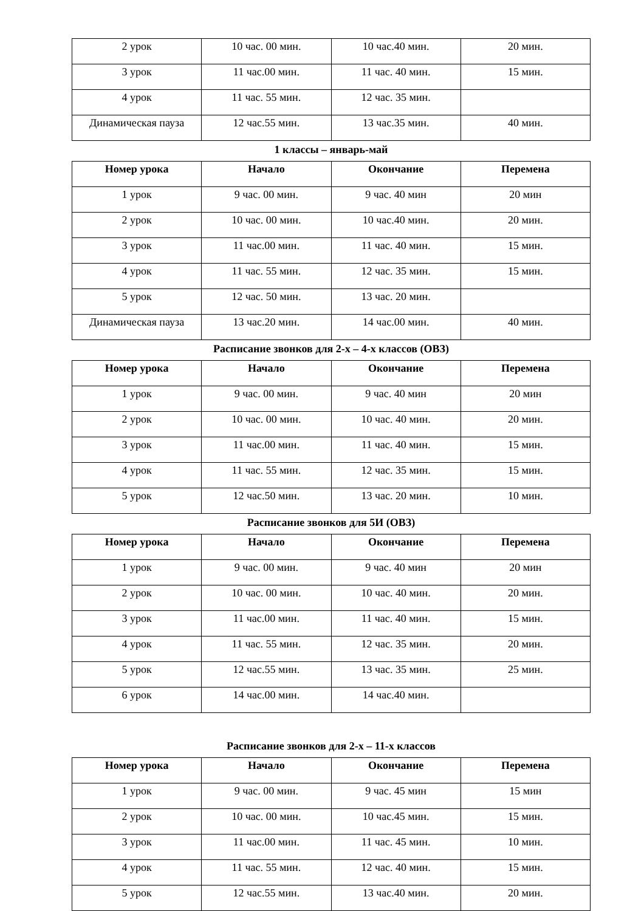| 2 урок | 10 час. 00 мин. | 10 час.40 мин. | 20 мин. |
| 3 урок | 11 час.00 мин. | 11 час. 40 мин. | 15 мин. |
| 4 урок | 11 час. 55 мин. | 12 час. 35 мин. | |
| Динамическая пауза | 12 час.55 мин. | 13 час.35 мин. | 40 мин. |
1 классы – январь-май
| Номер урока | Начало | Окончание | Перемена |
| --- | --- | --- | --- |
| 1 урок | 9 час. 00 мин. | 9 час. 40 мин | 20 мин |
| 2 урок | 10 час. 00 мин. | 10 час.40 мин. | 20 мин. |
| 3 урок | 11 час.00 мин. | 11 час. 40 мин. | 15 мин. |
| 4 урок | 11 час. 55 мин. | 12 час. 35 мин. | 15 мин. |
| 5 урок | 12 час. 50 мин. | 13 час. 20 мин. | |
| Динамическая пауза | 13 час.20 мин. | 14 час.00 мин. | 40 мин. |
Расписание звонков для 2-х – 4-х классов (ОВЗ)
| Номер урока | Начало | Окончание | Перемена |
| --- | --- | --- | --- |
| 1 урок | 9 час. 00 мин. | 9 час. 40 мин | 20 мин |
| 2 урок | 10 час. 00 мин. | 10 час. 40 мин. | 20 мин. |
| 3 урок | 11 час.00 мин. | 11 час. 40 мин. | 15 мин. |
| 4 урок | 11 час. 55 мин. | 12 час. 35 мин. | 15 мин. |
| 5 урок | 12 час.50 мин. | 13 час. 20 мин. | 10 мин. |
Расписание звонков для 5И (ОВЗ)
| Номер урока | Начало | Окончание | Перемена |
| --- | --- | --- | --- |
| 1 урок | 9 час. 00 мин. | 9 час. 40 мин | 20 мин |
| 2 урок | 10 час. 00 мин. | 10 час. 40 мин. | 20 мин. |
| 3 урок | 11 час.00 мин. | 11 час. 40 мин. | 15 мин. |
| 4 урок | 11 час. 55 мин. | 12 час. 35 мин. | 20 мин. |
| 5 урок | 12 час.55 мин. | 13 час. 35 мин. | 25 мин. |
| 6 урок | 14 час.00 мин. | 14 час.40 мин. | |
Расписание звонков для 2-х – 11-х классов
| Номер урока | Начало | Окончание | Перемена |
| --- | --- | --- | --- |
| 1 урок | 9 час. 00 мин. | 9 час. 45 мин | 15 мин |
| 2 урок | 10 час. 00 мин. | 10 час.45 мин. | 15 мин. |
| 3 урок | 11 час.00 мин. | 11 час. 45 мин. | 10 мин. |
| 4 урок | 11 час. 55 мин. | 12 час. 40 мин. | 15 мин. |
| 5 урок | 12 час.55 мин. | 13 час.40 мин. | 20 мин. |